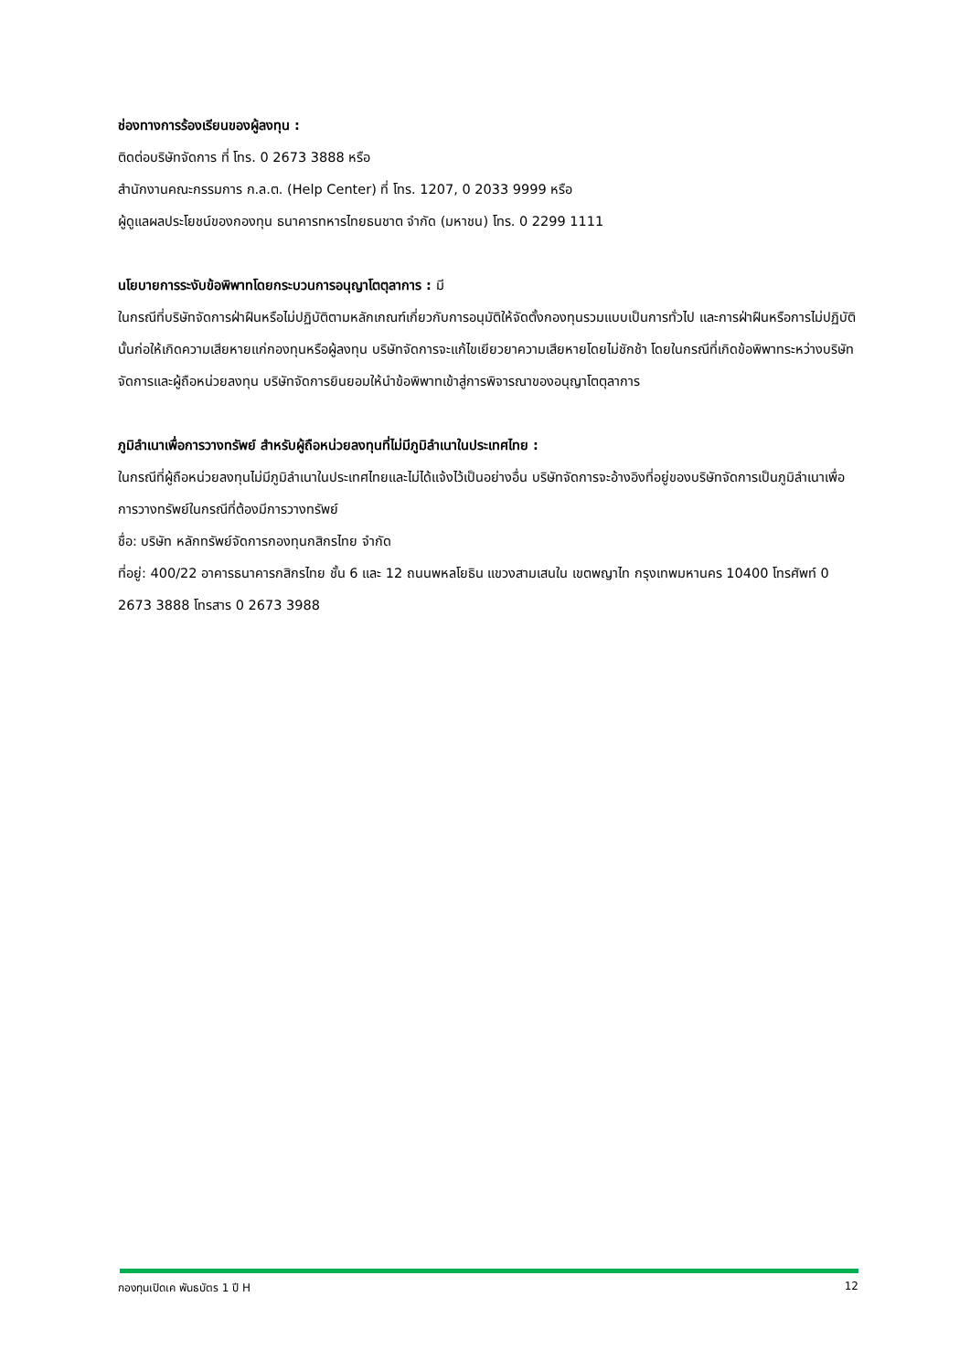ช่องทางการร้องเรียนของผู้ลงทุน :
ติดต่อบริษัทจัดการ ที่ โทร. 0 2673 3888 หรือ
สำนักงานคณะกรรมการ ก.ล.ต. (Help Center) ที่ โทร. 1207, 0 2033 9999 หรือ
ผู้ดูแลผลประโยชน์ของกองทุน ธนาคารทหารไทยธนชาต จำกัด (มหาชน) โทร. 0 2299 1111
นโยบายการระงับข้อพิพาทโดยกระบวนการอนุญาโตตุลาการ : มี
ในกรณีที่บริษัทจัดการฝ่าฝืนหรือไม่ปฏิบัติตามหลักเกณฑ์เกี่ยวกับการอนุมัติให้จัดตั้งกองทุนรวมแบบเป็นการทั่วไป และการฝ่าฝืนหรือการไม่ปฏิบัตินั้นก่อให้เกิดความเสียหายแก่กองทุนหรือผู้ลงทุน บริษัทจัดการจะแก้ไขเยียวยาความเสียหายโดยไม่ชักช้า โดยในกรณีที่เกิดข้อพิพาทระหว่างบริษัทจัดการและผู้ถือหน่วยลงทุน บริษัทจัดการยินยอมให้นำข้อพิพาทเข้าสู่การพิจารณาของอนุญาโตตุลาการ
ภูมิลำเนาเพื่อการวางทรัพย์ สำหรับผู้ถือหน่วยลงทุนที่ไม่มีภูมิลำเนาในประเทศไทย :
ในกรณีที่ผู้ถือหน่วยลงทุนไม่มีภูมิลำเนาในประเทศไทยและไม่ได้แจ้งไว้เป็นอย่างอื่น บริษัทจัดการจะอ้างอิงที่อยู่ของบริษัทจัดการเป็นภูมิลำเนาเพื่อการวางทรัพย์ในกรณีที่ต้องมีการวางทรัพย์
ชื่อ: บริษัท หลักทรัพย์จัดการกองทุนกสิกรไทย จำกัด
ที่อยู่: 400/22 อาคารธนาคารกสิกรไทย ชั้น 6 และ 12 ถนนพหลโยธิน แขวงสามเสนใน เขตพญาไท กรุงเทพมหานคร 10400 โทรศัพท์ 0 2673 3888 โทรสาร 0 2673 3988
กองทุนเปิดเค พันธบัตร 1 ปี H 12